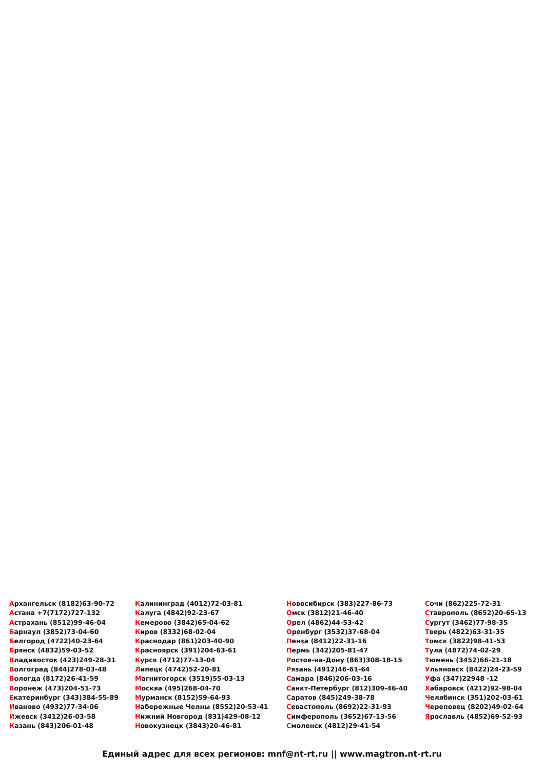Архангельск (8182)63-90-72
Астана +7(7172)727-132
Астрахань (8512)99-46-04
Барнаул (3852)73-04-60
Белгород (4722)40-23-64
Брянск (4832)59-03-52
Владивосток (423)249-28-31
Волгоград (844)278-03-48
Вологда (8172)26-41-59
Воронеж (473)204-51-73
Екатеринбург (343)384-55-89
Иваново (4932)77-34-06
Ижевск (3412)26-03-58
Казань (843)206-01-48
Калининград (4012)72-03-81
Калуга (4842)92-23-67
Кемерово (3842)65-04-62
Киров (8332)68-02-04
Краснодар (861)203-40-90
Красноярск (391)204-63-61
Курск (4712)77-13-04
Липецк (4742)52-20-81
Магнитогорск (3519)55-03-13
Москва (495)268-04-70
Мурманск (8152)59-64-93
Набережные Челны (8552)20-53-41
Нижний Новгород (831)429-08-12
Новокузнецк (3843)20-46-81
Новосибирск (383)227-86-73
Омск (3812)21-46-40
Орел (4862)44-53-42
Оренбург (3532)37-68-04
Пенза (8412)22-31-16
Пермь (342)205-81-47
Ростов-на-Дону (863)308-18-15
Рязань (4912)46-61-64
Самара (846)206-03-16
Санкт-Петербург (812)309-46-40
Саратов (845)249-38-78
Севастополь (8692)22-31-93
Симферополь (3652)67-13-56
Смоленск (4812)29-41-54
Сочи (862)225-72-31
Ставрополь (8652)20-65-13
Сургут (3462)77-98-35
Тверь (4822)63-31-35
Томск (3822)98-41-53
Тула (4872)74-02-29
Тюмень (3452)66-21-18
Ульяновск (8422)24-23-59
Уфа (347)22948 -12
Хабаровск (4212)92-98-04
Челябинск (351)202-03-61
Череповец (8202)49-02-64
Ярославль (4852)69-52-93
Единый адрес для всех регионов: mnf@nt-rt.ru || www.magtron.nt-rt.ru